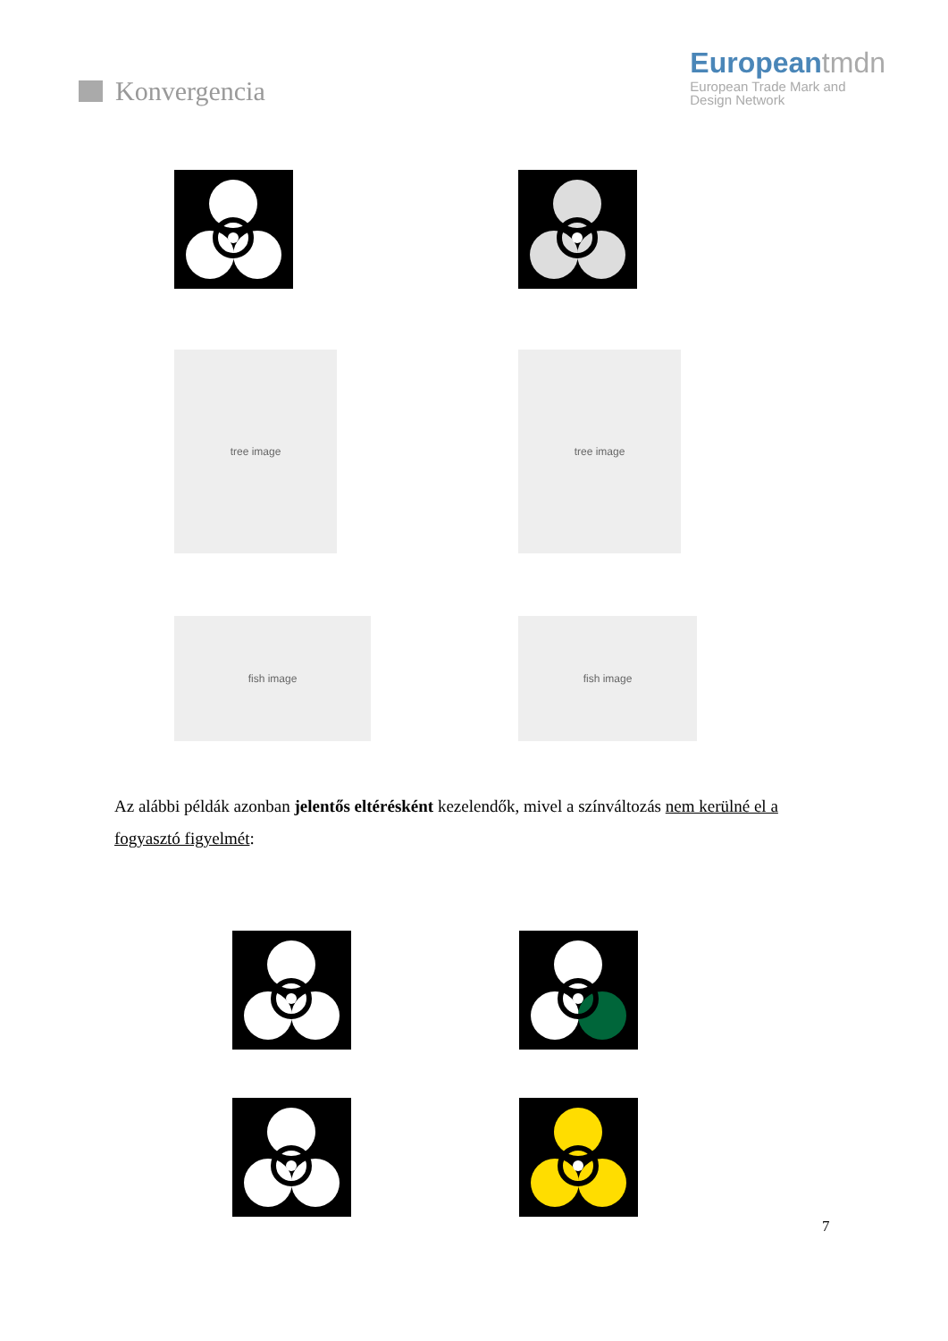Konvergencia European tmdn
European Trade Mark and
Design Network
tree image tree image
fish image fish image
Az alábbi példák azonban jelentős eltérésként kezelendők, mivel a színváltozás nem kerülné el a fogyasztó figyelmét:
7